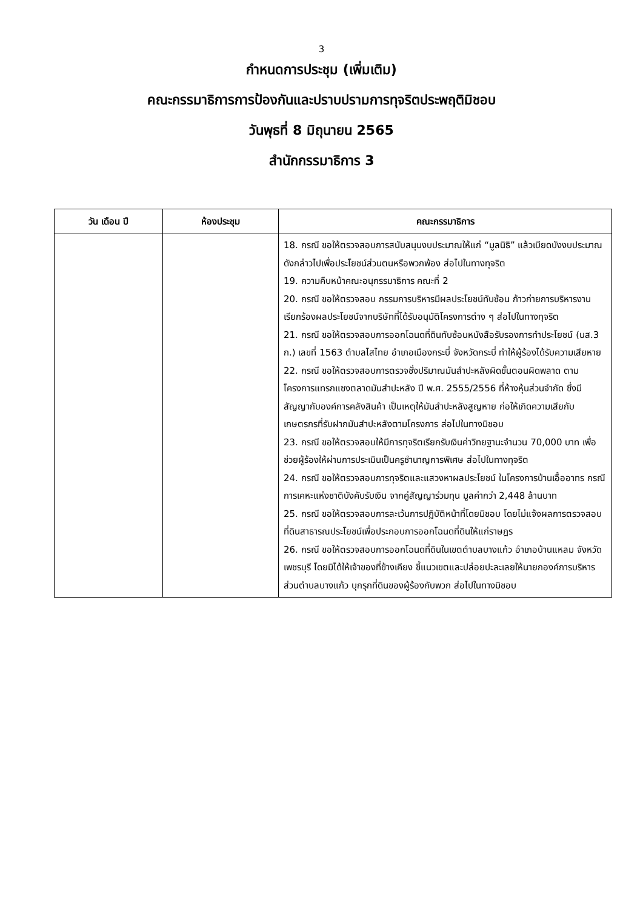3
กำหนดการประชุม (เพิ่มเติม)
คณะกรรมาธิการการป้องกันและปราบปรามการทุจริตประพฤติมิชอบ
วันพุธที่ 8 มิถุนายน 2565
สำนักกรรมาธิการ 3
| วัน เดือน ปี | ห้องประชุม | คณะกรรมาธิการ |
| --- | --- | --- |
| | | 18. กรณี ขอให้ตรวจสอบการสนับสนุนงบประมาณให้แก่ “มูลนิธิ” แล้วเบียดบังงบประมาณดังกล่าวไปเพื่อประโยชน์ส่วนตนหรือพวกพ้อง ส่อไปในทางทุจริต 19. ความคืบหน้าคณะอนุกรรมาธิการ คณะที่ 2 20. กรณี ขอให้ตรวจสอบ กรรมการบริหารมีผลประโยชน์ทับซ้อน ก้าวก่ายการบริหารงานเรียกร้องผลประโยชน์จากบริษัทที่ได้รับอนุมัติโครงการต่าง ๆ ส่อไปในทางทุจริต 21. กรณี ขอให้ตรวจสอบการออกโฉนดที่ดินทับซ้อนหนังสือรับรองการทำประโยชน์ (นส.3 ก.) เลขที่ 1563 ตำบลไสไทย อำเภอเมืองกระบี่ จังหวัดกระบี่ ทำให้ผู้ร้องได้รับความเสียหาย 22. กรณี ขอให้ตรวจสอบการตรวจชั่งปริมาณมันสำปะหลังผิดขั้นตอนผิดพลาด ตามโครงการแทรกแซงตลาดมันสำปะหลัง ปี พ.ศ. 2555/2556 ที่ห้างหุ้นส่วนจำกัด ซึ่งมีสัญญากับองค์การคลังสินค้า เป็นเหตุให้มันสำปะหลังสูญหาย ก่อให้เกิดความเสียกับเกษตรกรที่รับฝากมันสำปะหลังตามโครงการ ส่อไปในทางมิชอบ 23. กรณี ขอให้ตรวจสอบให้มีการทุจริตเรียกรับเงินค่าวิทยฐานะจำนวน 70,000 บาท เพื่อช่วยผู้ร้องให้ผ่านการประเมินเป็นครูชำนาญการพิเศษ ส่อไปในทางทุจริต 24. กรณี ขอให้ตรวจสอบการทุจริตและแสวงหาผลประโยชน์ ในโครงการบ้านเอื้ออาทร กรณีการเคหะแห่งชาติบังคับรับเงิน จากคู่สัญญาร่วมทุน มูลค่ากว่า 2,448 ล้านบาท 25. กรณี ขอให้ตรวจสอบการละเว้นการปฏิบัติหน้าที่โดยมิชอบ โดยไม่แจ้งผลการตรวจสอบที่ดินสาธารณประโยชน์เพื่อประกอบการออกโฉนดที่ดินให้แก่ราษฎร 26. กรณี ขอให้ตรวจสอบการออกโฉนดที่ดินในเขตตำบลบางแก้ว อำเภอบ้านแหลม จังหวัดเพชรบุรี โดยมิได้ให้เจ้าของที่ข้างเคียง ชี้แนวเขตและปล่อยปะละเลยให้นายกองค์การบริหารส่วนตำบลบางแก้ว บุกรุกที่ดินของผู้ร้องกับพวก ส่อไปในทางมิชอบ |